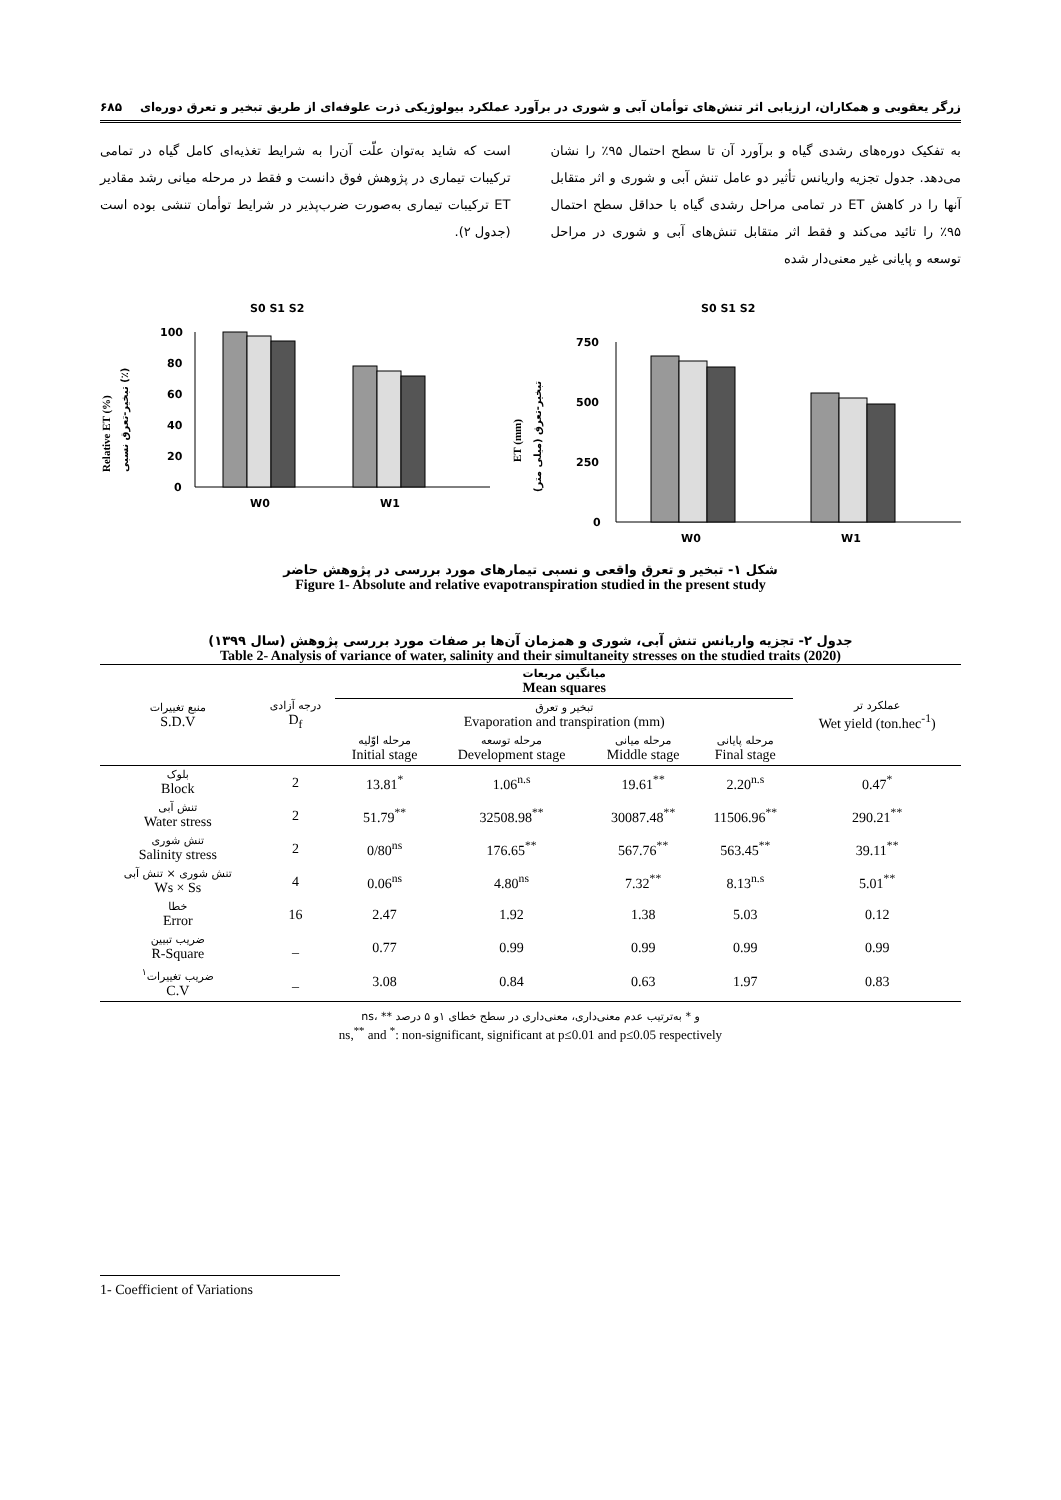زرگر یعقوبی و همکاران، ارزیابی اثر تنش‌های توأمان آبی و شوری در برآورد عملکرد بیولوژیکی ذرت علوفه‌ای از طریق تبخیر و تعرق دوره‌ای ۶۸۵
به تفکیک دوره‌های رشدی گیاه و برآورد آن تا سطح احتمال ۹۵٪ را نشان می‌دهد. جدول تجزیه واریانس تأثیر دو عامل تنش آبی و شوری و اثر متقابل آنها را در کاهش ET در تمامی مراحل رشدی گیاه با حداقل سطح احتمال ۹۵٪ را تائید می‌کند و فقط اثر متقابل تنش‌های آبی و شوری در مراحل توسعه و پایانی غیر معنی‌دار شده
است که شاید به‌توان علّت آن‌را به شرایط تغذیه‌ای کامل گیاه در تمامی ترکیبات تیماری در پژوهش فوق دانست و فقط در مرحله میانی رشد مقادیر ET ترکیبات تیماری به‌صورت ضرب‌پذیر در شرایط توأمان تنشی بوده است (جدول ۲).
S0 S1 S2
Relative ET (%)
تبخیر-تعرق نسبی (٪)
100
80
60
40
20
0
W0
W1
S0 S1 S2
ET (mm)
تبخیر-تعرق (میلی متر)
750
500
250
0
W0
W1
شکل ۱- تبخیر و تعرق واقعی و نسبی تیمارهای مورد بررسی در پژوهش حاضر
Figure 1- Absolute and relative evapotranspiration studied in the present study
جدول ۲- تجزیه واریانس تنش آبی، شوری و همزمان آن‌ها بر صفات مورد بررسی پژوهش (سال ۱۳۹۹)
Table 2- Analysis of variance of water, salinity and their simultaneity stresses on the studied traits (2020)
| منبع تغییرات S.D.V | درجه آزادی D<sub>f</sub> | میانگین مربعات Mean squares | | | | عملکرد تر Wet yield (ton.hec<sup>-1</sup>) |
| --- | --- | --- | --- | --- | --- | --- |
| | | تبخیر و تعرق Evaporation and transpiration (mm) | | | | |
| | | مرحله اوّلیه Initial stage | مرحله توسعه Development stage | مرحله میانی Middle stage | مرحله پایانی Final stage | |
| بلوک Block | 2 | 13.81<sup>*</sup> | 1.06<sup>n.s</sup> | 19.61<sup>**</sup> | 2.20<sup>n.s</sup> | 0.47<sup>*</sup> |
| تنش آبی Water stress | 2 | 51.79<sup>**</sup> | 32508.98<sup>**</sup> | 30087.48<sup>**</sup> | 11506.96<sup>**</sup> | 290.21<sup>**</sup> |
| تنش شوری Salinity stress | 2 | 0/80<sup>ns</sup> | 176.65<sup>**</sup> | 567.76<sup>**</sup> | 563.45<sup>**</sup> | 39.11<sup>**</sup> |
| تنش شوری × تنش آبی Ws × Ss | 4 | 0.06<sup>ns</sup> | 4.80<sup>ns</sup> | 7.32<sup>**</sup> | 8.13<sup>n.s</sup> | 5.01<sup>**</sup> |
| خطا Error | 16 | 2.47 | 1.92 | 1.38 | 5.03 | 0.12 |
| ضریب تبیین R-Square | _ | 0.77 | 0.99 | 0.99 | 0.99 | 0.99 |
| ضریب تغییرات<sup>۱</sup> C.V | _ | 3.08 | 0.84 | 0.63 | 1.97 | 0.83 |
ns، ** و * به‌ترتیب عدم معنی‌داری، معنی‌داری در سطح خطای ۱و ۵ درصد
ns,<sup>**</sup> and <sup>*</sup>: non-significant, significant at p≤0.01 and p≤0.05 respectively
1- Coefficient of Variations